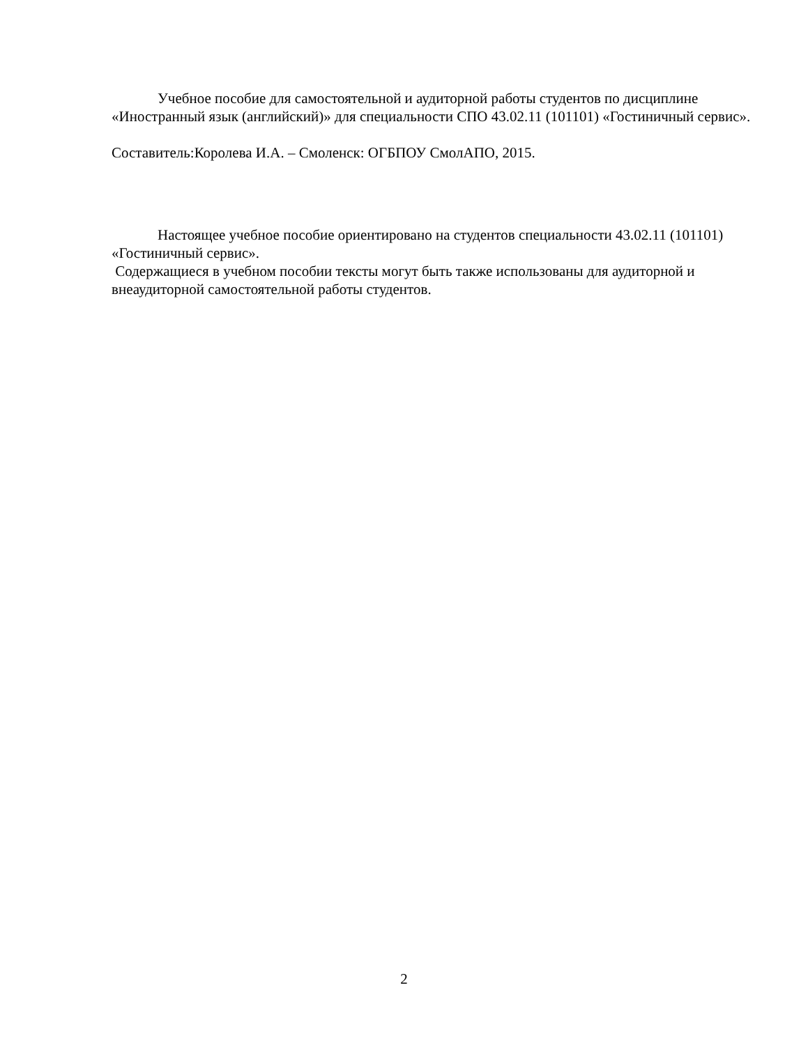Учебное пособие для самостоятельной и аудиторной работы студентов по дисциплине «Иностранный язык (английский)» для специальности СПО 43.02.11 (101101) «Гостиничный сервис».
Составитель:Королева И.А. – Смоленск: ОГБПОУ СмолАПО, 2015.
Настоящее учебное пособие ориентировано на студентов специальности 43.02.11 (101101) «Гостиничный сервис».
Содержащиеся в учебном пособии тексты могут быть также использованы для аудиторной и внеаудиторной самостоятельной работы студентов.
2